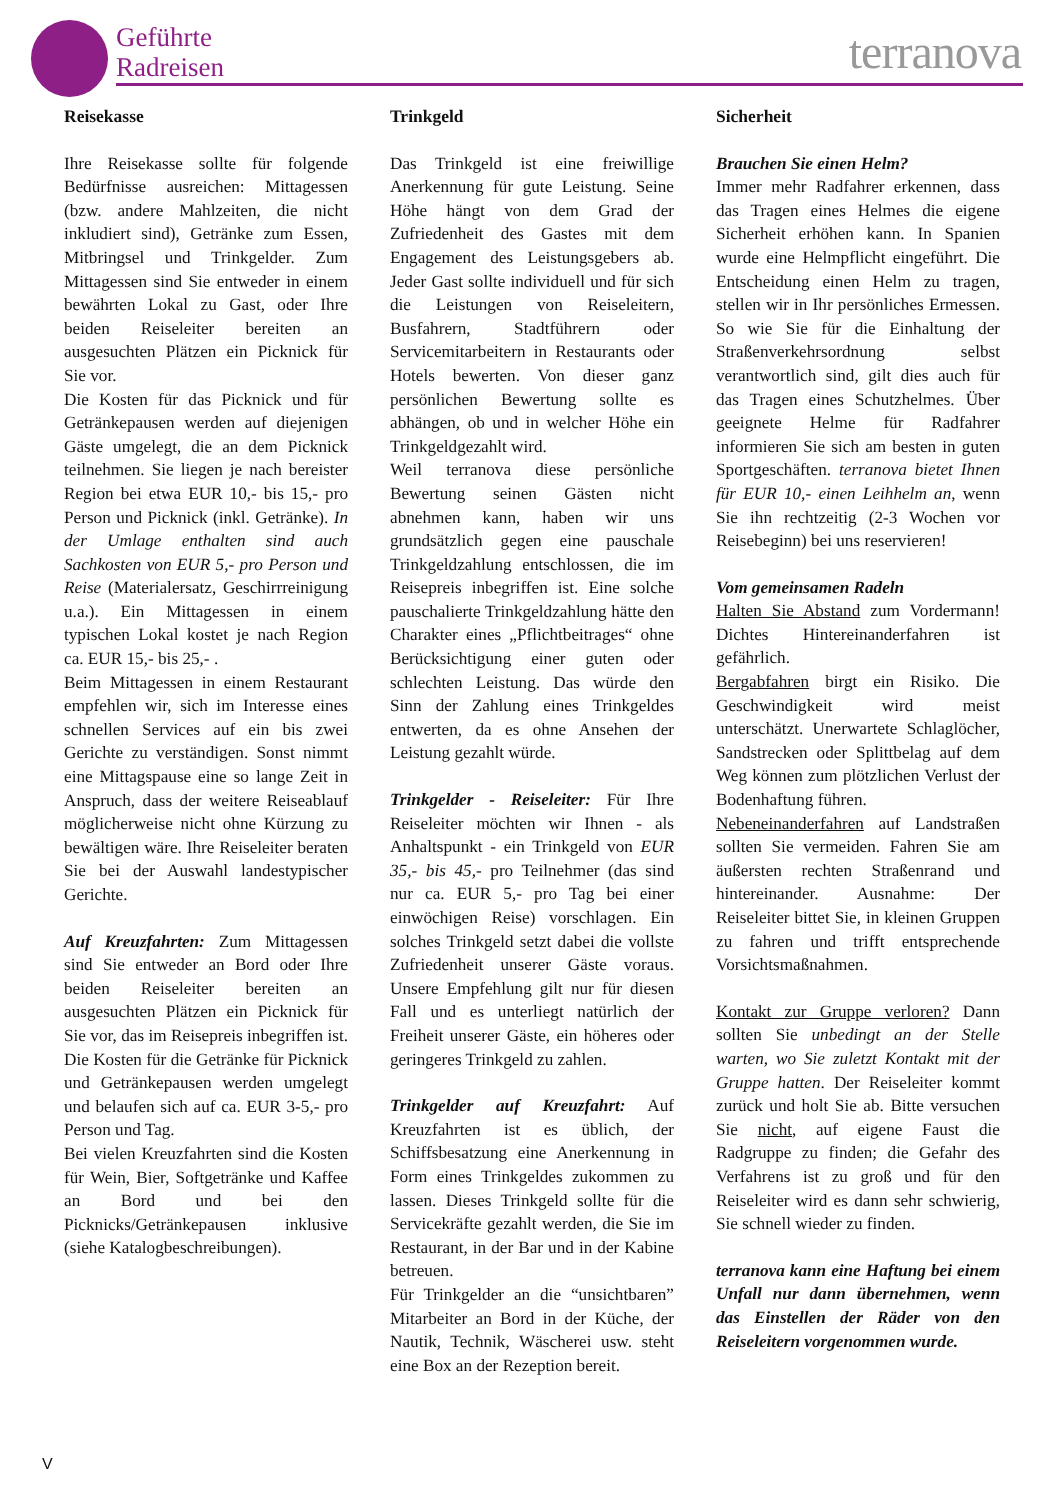Geführte
Radreisen
terranova
Reisekasse
Ihre Reisekasse sollte für folgende Bedürfnisse ausreichen: Mittagessen (bzw. andere Mahlzeiten, die nicht inkludiert sind), Getränke zum Essen, Mitbringsel und Trinkgelder. Zum Mittagessen sind Sie entweder in einem bewährten Lokal zu Gast, oder Ihre beiden Reiseleiter bereiten an ausgesuchten Plätzen ein Picknick für Sie vor.
Die Kosten für das Picknick und für Getränkepausen werden auf diejenigen Gäste umgelegt, die an dem Picknick teilnehmen. Sie liegen je nach bereister Region bei etwa EUR 10,- bis 15,- pro Person und Picknick (inkl. Getränke). In der Umlage enthalten sind auch Sachkosten von EUR 5,- pro Person und Reise (Materialersatz, Geschirrreinigung u.a.). Ein Mittagessen in einem typischen Lokal kostet je nach Region ca. EUR 15,- bis 25,- .
Beim Mittagessen in einem Restaurant empfehlen wir, sich im Interesse eines schnellen Services auf ein bis zwei Gerichte zu verständigen. Sonst nimmt eine Mittagspause eine so lange Zeit in Anspruch, dass der weitere Reiseablauf möglicherweise nicht ohne Kürzung zu bewältigen wäre. Ihre Reiseleiter beraten Sie bei der Auswahl landestypischer Gerichte.
Auf Kreuzfahrten: Zum Mittagessen sind Sie entweder an Bord oder Ihre beiden Reiseleiter bereiten an ausgesuchten Plätzen ein Picknick für Sie vor, das im Reisepreis inbegriffen ist. Die Kosten für die Getränke für Picknick und Getränkepausen werden umgelegt und belaufen sich auf ca. EUR 3-5,- pro Person und Tag.
Bei vielen Kreuzfahrten sind die Kosten für Wein, Bier, Softgetränke und Kaffee an Bord und bei den Picknicks/Getränkepausen inklusive (siehe Katalogbeschreibungen).
Trinkgeld
Das Trinkgeld ist eine freiwillige Anerkennung für gute Leistung. Seine Höhe hängt von dem Grad der Zufriedenheit des Gastes mit dem Engagement des Leistungsgebers ab. Jeder Gast sollte individuell und für sich die Leistungen von Reiseleitern, Busfahrern, Stadtführern oder Servicemitarbeitern in Restaurants oder Hotels bewerten. Von dieser ganz persönlichen Bewertung sollte es abhängen, ob und in welcher Höhe ein Trinkgeldgezahlt wird.
Weil terranova diese persönliche Bewertung seinen Gästen nicht abnehmen kann, haben wir uns grundsätzlich gegen eine pauschale Trinkgeldzahlung entschlossen, die im Reisepreis inbegriffen ist. Eine solche pauschalierte Trinkgeldzahlung hätte den Charakter eines „Pflichtbeitrages“ ohne Berücksichtigung einer guten oder schlechten Leistung. Das würde den Sinn der Zahlung eines Trinkgeldes entwerten, da es ohne Ansehen der Leistung gezahlt würde.
Trinkgelder - Reiseleiter: Für Ihre Reiseleiter möchten wir Ihnen - als Anhaltspunkt - ein Trinkgeld von EUR 35,- bis 45,- pro Teilnehmer (das sind nur ca. EUR 5,- pro Tag bei einer einwöchigen Reise) vorschlagen. Ein solches Trinkgeld setzt dabei die vollste Zufriedenheit unserer Gäste voraus. Unsere Empfehlung gilt nur für diesen Fall und es unterliegt natürlich der Freiheit unserer Gäste, ein höheres oder geringeres Trinkgeld zu zahlen.
Trinkgelder auf Kreuzfahrt: Auf Kreuzfahrten ist es üblich, der Schiffsbesatzung eine Anerkennung in Form eines Trinkgeldes zukommen zu lassen. Dieses Trinkgeld sollte für die Servicekräfte gezahlt werden, die Sie im Restaurant, in der Bar und in der Kabine betreuen.
Für Trinkgelder an die “unsichtbaren” Mitarbeiter an Bord in der Küche, der Nautik, Technik, Wäscherei usw. steht eine Box an der Rezeption bereit.
Sicherheit
Brauchen Sie einen Helm?
Immer mehr Radfahrer erkennen, dass das Tragen eines Helmes die eigene Sicherheit erhöhen kann. In Spanien wurde eine Helmpflicht eingeführt. Die Entscheidung einen Helm zu tragen, stellen wir in Ihr persönliches Ermessen. So wie Sie für die Einhaltung der Straßenverkehrsordnung selbst verantwortlich sind, gilt dies auch für das Tragen eines Schutzhelmes. Über geeignete Helme für Radfahrer informieren Sie sich am besten in guten Sportgeschäften. terranova bietet Ihnen für EUR 10,- einen Leihhelm an, wenn Sie ihn rechtzeitig (2-3 Wochen vor Reisebeginn) bei uns reservieren!
Vom gemeinsamen Radeln
Halten Sie Abstand zum Vordermann! Dichtes Hintereinanderfahren ist gefährlich.
Bergabfahren birgt ein Risiko. Die Geschwindigkeit wird meist unterschätzt. Unerwartete Schlaglöcher, Sandstrecken oder Splittbelag auf dem Weg können zum plötzlichen Verlust der Bodenhaftung führen.
Nebeneinanderfahren auf Landstraßen sollten Sie vermeiden. Fahren Sie am äußersten rechten Straßenrand und hintereinander. Ausnahme: Der Reiseleiter bittet Sie, in kleinen Gruppen zu fahren und trifft entsprechende Vorsichtsmaßnahmen.
Kontakt zur Gruppe verloren? Dann sollten Sie unbedingt an der Stelle warten, wo Sie zuletzt Kontakt mit der Gruppe hatten. Der Reiseleiter kommt zurück und holt Sie ab. Bitte versuchen Sie nicht, auf eigene Faust die Radgruppe zu finden; die Gefahr des Verfahrens ist zu groß und für den Reiseleiter wird es dann sehr schwierig, Sie schnell wieder zu finden.
terranova kann eine Haftung bei einem Unfall nur dann übernehmen, wenn das Einstellen der Räder von den Reiseleitern vorgenommen wurde.
V